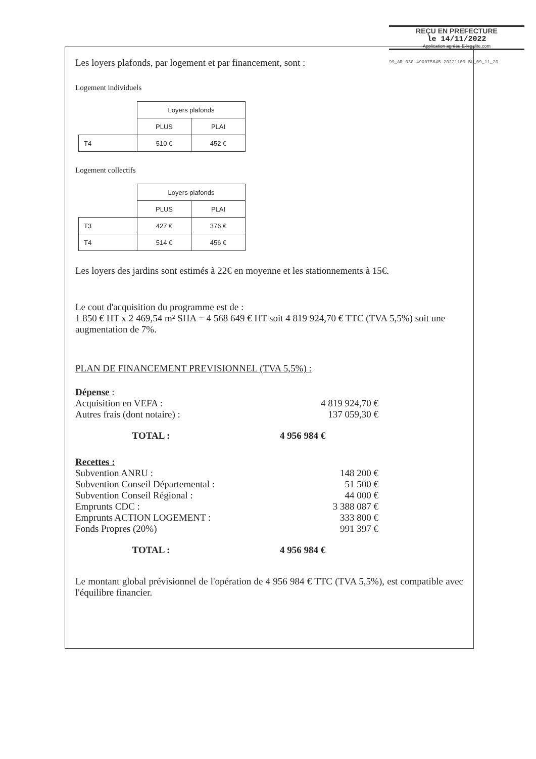REÇU EN PREFECTURE
le 14/11/2022
Application agréée E-legalite.com
99_AR-030-490075645-20221109-BU_09_11_20
Les loyers plafonds, par logement et par financement, sont :
Logement individuels
| | Loyers plafonds | |
| | PLUS | PLAI |
| T4 | 510 € | 452 € |
Logement collectifs
| | Loyers plafonds | |
| | PLUS | PLAI |
| T3 | 427 € | 376 € |
| T4 | 514 € | 456 € |
Les loyers des jardins sont estimés à 22€ en moyenne et les stationnements à 15€.
Le cout d'acquisition du programme est de :
1 850 € HT x 2 469,54 m² SHA = 4 568 649 € HT soit 4 819 924,70 € TTC (TVA 5,5%) soit une augmentation de 7%.
PLAN DE FINANCEMENT PREVISIONNEL (TVA 5,5%) :
Dépense :
Acquisition en VEFA : 4 819 924,70 €
Autres frais (dont notaire) : 137 059,30 €
TOTAL : 4 956 984 €
Recettes :
Subvention ANRU : 148 200 €
Subvention Conseil Départemental : 51 500 €
Subvention Conseil Régional : 44 000 €
Emprunts CDC : 3 388 087 €
Emprunts ACTION LOGEMENT : 333 800 €
Fonds Propres (20%) 991 397 €
TOTAL : 4 956 984 €
Le montant global prévisionnel de l'opération de 4 956 984 € TTC (TVA 5,5%), est compatible avec l'équilibre financier.